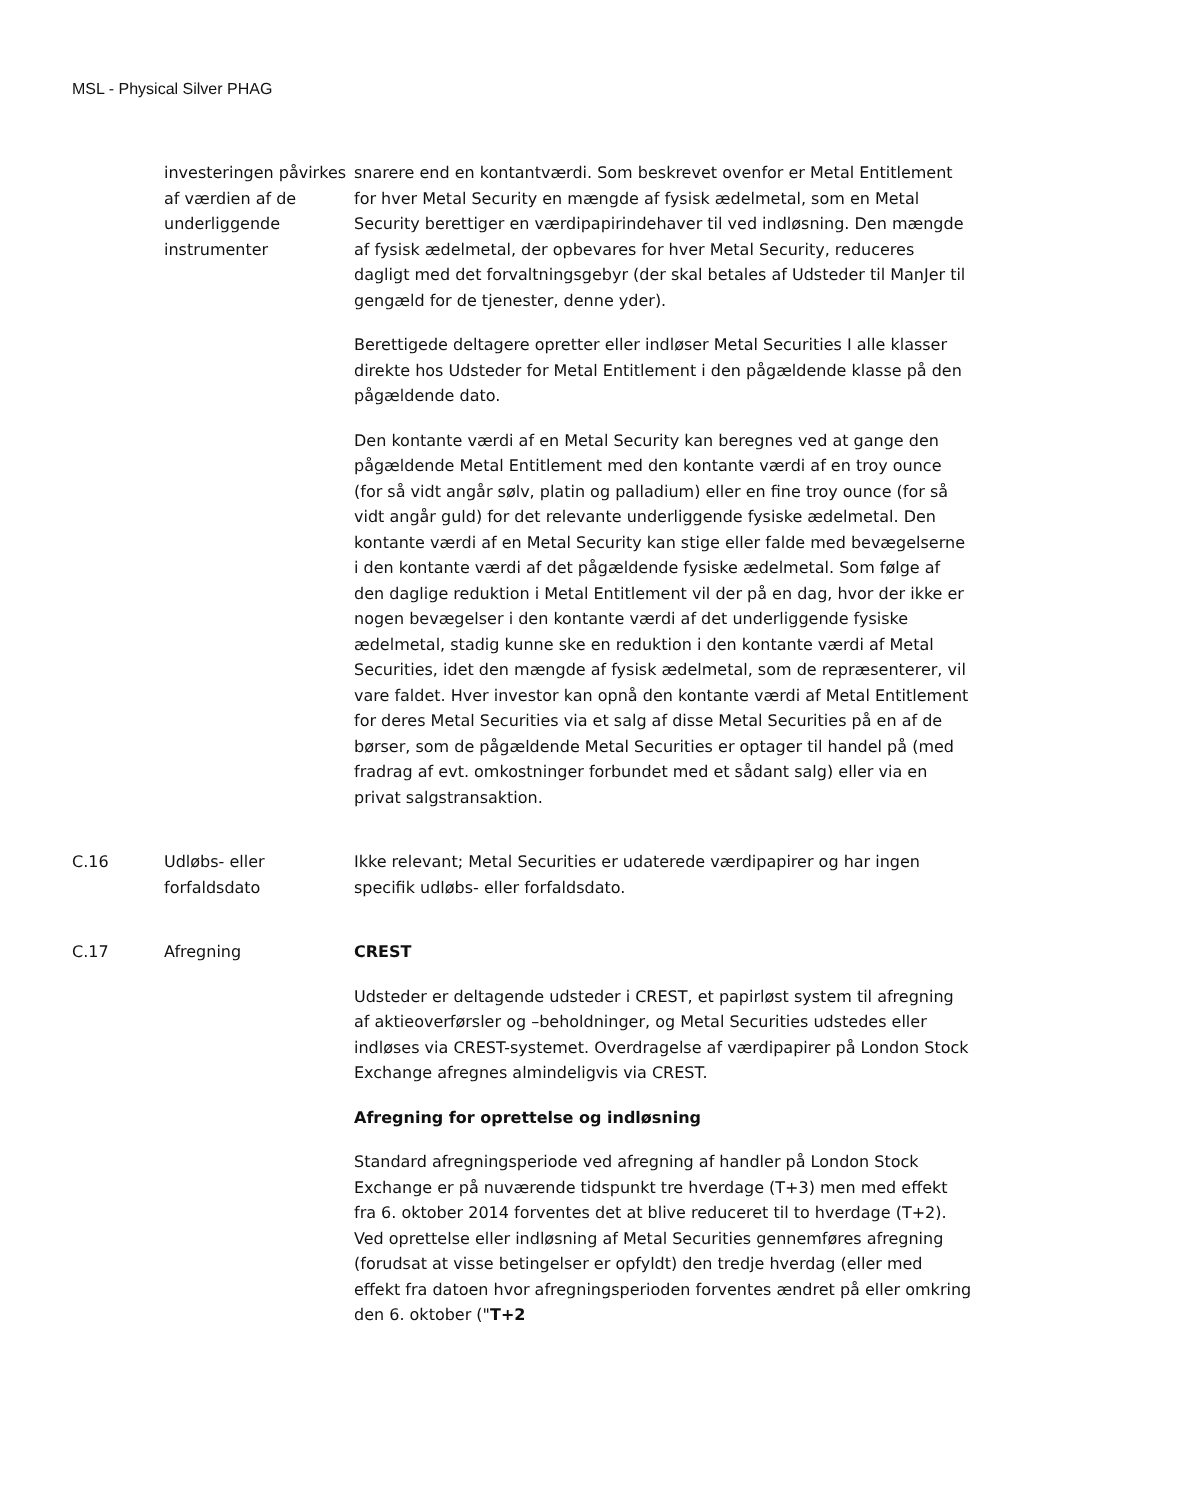MSL - Physical Silver PHAG
| | investeringen påvirkes af værdien af de underliggende instrumenter | snarere end en kontantværdi. Som beskrevet ovenfor er Metal Entitlement for hver Metal Security en mængde af fysisk ædelmetal, som en Metal Security berettiger en værdipapirindehaver til ved indløsning. Den mængde af fysisk ædelmetal, der opbevares for hver Metal Security, reduceres dagligt med det forvaltningsgebyr (der skal betales af Udsteder til ManJer til gengæld for de tjenester, denne yder). Berettigede deltagere opretter eller indløser Metal Securities I alle klasser direkte hos Udsteder for Metal Entitlement i den pågældende klasse på den pågældende dato. Den kontante værdi af en Metal Security kan beregnes ved at gange den pågældende Metal Entitlement med den kontante værdi af en troy ounce (for så vidt angår sølv, platin og palladium) eller en fine troy ounce (for så vidt angår guld) for det relevante underliggende fysiske ædelmetal. Den kontante værdi af en Metal Security kan stige eller falde med bevægelserne i den kontante værdi af det pågældende fysiske ædelmetal. Som følge af den daglige reduktion i Metal Entitlement vil der på en dag, hvor der ikke er nogen bevægelser i den kontante værdi af det underliggende fysiske ædelmetal, stadig kunne ske en reduktion i den kontante værdi af Metal Securities, idet den mængde af fysisk ædelmetal, som de repræsenterer, vil vare faldet. Hver investor kan opnå den kontante værdi af Metal Entitlement for deres Metal Securities via et salg af disse Metal Securities på en af de børser, som de pågældende Metal Securities er optager til handel på (med fradrag af evt. omkostninger forbundet med et sådant salg) eller via en privat salgstransaktion. |
| C.16 | Udløbs- eller forfaldsdato | Ikke relevant; Metal Securities er udaterede værdipapirer og har ingen specifik udløbs- eller forfaldsdato. |
| C.17 | Afregning | CREST Udsteder er deltagende udsteder i CREST, et papirløst system til afregning af aktieoverførsler og –beholdninger, og Metal Securities udstedes eller indløses via CREST-systemet. Overdragelse af værdipapirer på London Stock Exchange afregnes almindeligvis via CREST. Afregning for oprettelse og indløsning Standard afregningsperiode ved afregning af handler på London Stock Exchange er på nuværende tidspunkt tre hverdage (T+3) men med effekt fra 6. oktober 2014 forventes det at blive reduceret til to hverdage (T+2). Ved oprettelse eller indløsning af Metal Securities gennemføres afregning (forudsat at visse betingelser er opfyldt) den tredje hverdag (eller med effekt fra datoen hvor afregningsperioden forventes ændret på eller omkring den 6. oktober (" T+2 |